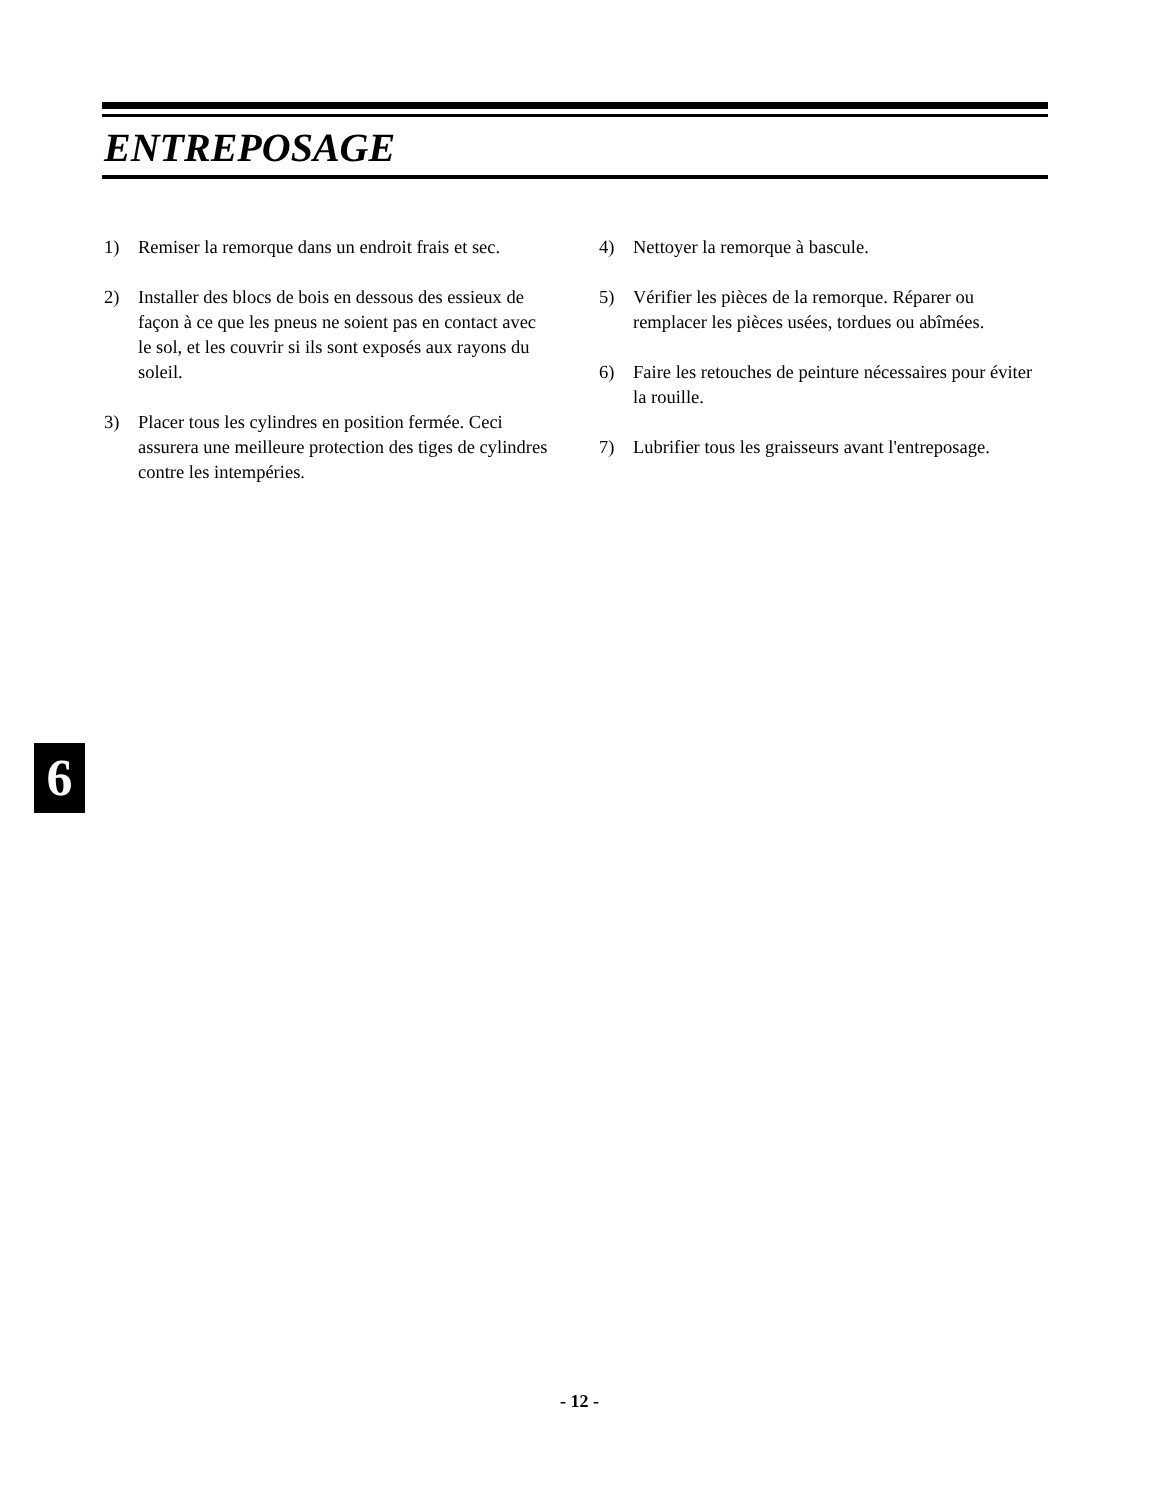ENTREPOSAGE
1) Remiser la remorque dans un endroit frais et sec.
2) Installer des blocs de bois en dessous des essieux de façon à ce que les pneus ne soient pas en contact avec le sol, et les couvrir si ils sont exposés aux rayons du soleil.
3) Placer tous les cylindres en position fermée. Ceci assurera une meilleure protection des tiges de cylindres contre les intempéries.
4) Nettoyer la remorque à bascule.
5) Vérifier les pièces de la remorque. Réparer ou remplacer les pièces usées, tordues ou abîmées.
6) Faire les retouches de peinture nécessaires pour éviter la rouille.
7) Lubrifier tous les graisseurs avant l'entreposage.
6
- 12 -